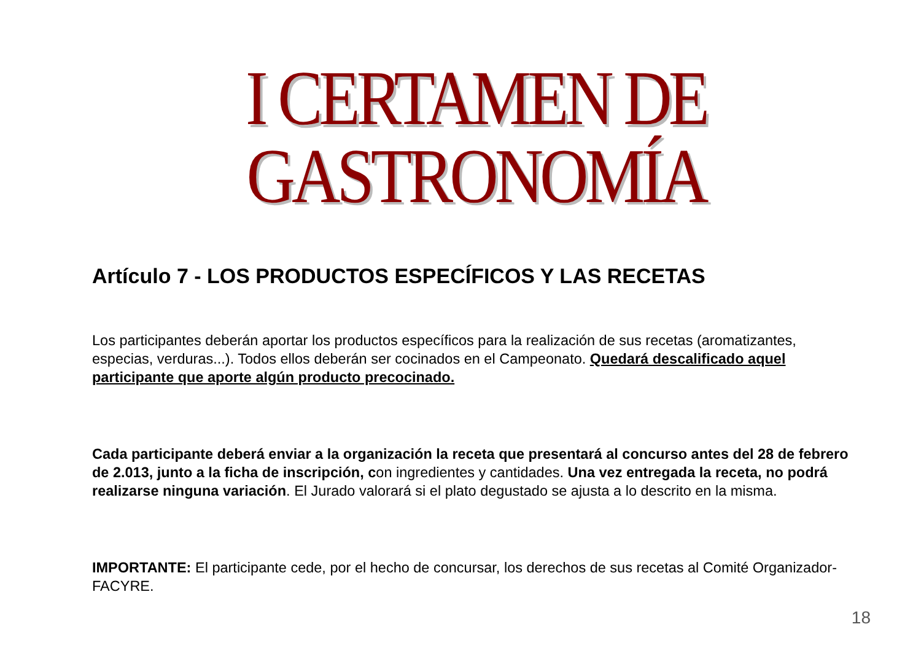I CERTAMEN DE GASTRONOMÍA
Artículo 7 - LOS PRODUCTOS ESPECÍFICOS Y LAS RECETAS
Los participantes deberán aportar los productos específicos para la realización de sus recetas (aromatizantes, especias, verduras...). Todos ellos deberán ser cocinados en el Campeonato. Quedará descalificado aquel participante que aporte algún producto precocinado.
Cada participante deberá enviar a la organización la receta que presentará al concurso antes del 28 de febrero de 2.013, junto a la ficha de inscripción, con ingredientes y cantidades. Una vez entregada la receta, no podrá realizarse ninguna variación. El Jurado valorará si el plato degustado se ajusta a lo descrito en la misma.
IMPORTANTE: El participante cede, por el hecho de concursar, los derechos de sus recetas al Comité Organizador- FACYRE.
18